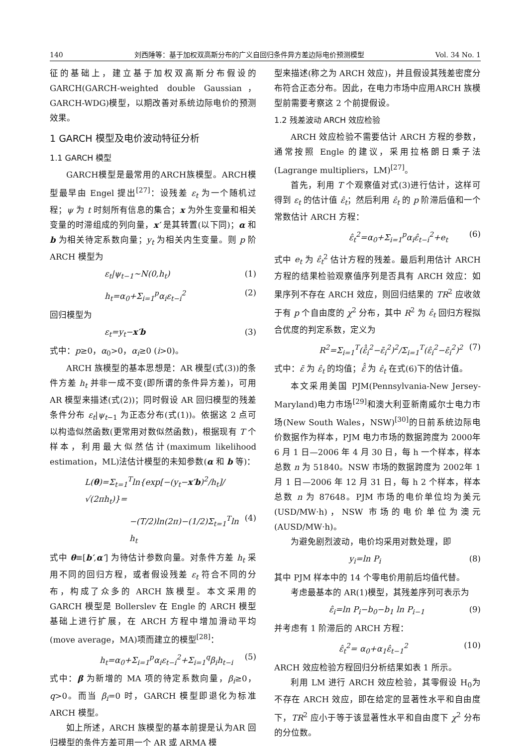140 刘西陲等：基于加权双高斯分布的广义自回归条件异方差边际电价预测模型 Vol. 34 No. 1
征的基础上，建立基于加权双高斯分布假设的GARCH(GARCH-weighted double Gaussian，GARCH-WDG)模型，以期改善对系统边际电价的预测效果。
1 GARCH 模型及电价波动特征分析
1.1 GARCH 模型
GARCH模型是最常用的ARCH族模型。ARCH模型最早由 Engel 提出<sup>[27]</sup>：设残差 ε<sub>t</sub> 为一个随机过程；ψ 为 t 时刻所有信息的集合；x 为外生变量和相关变量的时滞组成的列向量，x′ 是其转置(以下同)；α 和 b 为相关待定系数向量；y<sub>t</sub> 为相关内生变量。则 p 阶 ARCH 模型为
ε<sub>t</sub>|ψ<sub>t−1</sub>~N(0,h<sub>t</sub>) (1)
h<sub>t</sub>=α<sub>0</sub>+Σ<sub>i=1</sub><sup>p</sup>α<sub>i</sub>ε<sub>t−i</sub><sup>2</sup> (2)
回归模型为
ε<sub>t</sub>=y<sub>t</sub>−x′b (3)
式中：p≥0，α<sub>0</sub>>0，α<sub>i</sub>≥0 (i>0)。
ARCH 族模型的基本思想是：AR 模型(式(3))的条件方差 h<sub>t</sub> 并非一成不变(即所谓的条件异方差)，可用 AR 模型来描述(式(2))；同时假设 AR 回归模型的残差条件分布 ε<sub>t</sub>|ψ<sub>t</sub><sub>−1</sub> 为正态分布(式(1))。依据这 2 点可以构造似然函数(更常用对数似然函数)，根据现有 T 个样本，利用最大似然估计(maximum likelihood estimation，ML)法估计模型的未知参数(α 和 b 等)：
L(θ)=Σ<sub>t=1</sub><sup>T</sup>ln{exp[−(y<sub>t</sub>−x′b)<sup>2</sup>/h<sub>t</sub>]/√(2πh<sub>t</sub>)}=
−(T/2)ln(2π)−(1/2)Σ<sub>t=1</sub><sup>T</sup>ln h<sub>t</sub> (4)
式中 θ≡[b′,α′] 为待估计参数向量。对条件方差 h<sub>t</sub> 采用不同的回归方程，或者假设残差 ε<sub>t</sub> 符合不同的分布，构成了众多的 ARCH 族模型。本文采用的GARCH 模型是 Bollerslev 在 Engle 的 ARCH 模型基础上进行扩展，在 ARCH 方程中增加滑动平均(move average，MA)项而建立的模型<sup>[28]</sup>：
h<sub>t</sub>=α<sub>0</sub>+Σ<sub>i=1</sub><sup>p</sup>α<sub>i</sub>ε<sub>t−i</sub><sup>2</sup>+Σ<sub>i=1</sub><sup>q</sup>β<sub>i</sub>h<sub>t−i</sub> (5)
式中：β 为新增的 MA 项的待定系数向量，β<sub>i</sub>≥0，q>0。而当 β<sub>i</sub>=0 时，GARCH 模型即退化为标准ARCH 模型。
如上所述，ARCH 族模型的基本前提是认为AR 回归模型的条件方差可用一个 AR 或 ARMA 模
型来描述(称之为 ARCH 效应)，并且假设其残差密度分布符合正态分布。因此，在电力市场中应用ARCH 族模型前需要考察这 2 个前提假设。
1.2 残差波动 ARCH 效应检验
ARCH 效应检验不需要估计 ARCH 方程的参数，通常按照 Engle 的建议，采用拉格朗日乘子法(Lagrange multipliers，LM)<sup>[27]</sup>。
首先，利用 T 个观察值对式(3)进行估计，这样可得到 ε<sub>t</sub> 的估计值 ε̂<sub>t</sub>；然后利用 ε̂<sub>t</sub> 的 p 阶滞后值和一个常数估计 ARCH 方程：
ε̂<sub>t</sub><sup>2</sup>=α<sub>0</sub>+Σ<sub>i=1</sub><sup>p</sup>α<sub>i</sub>ε̂<sub>t−i</sub><sup>2</sup>+e<sub>t</sub> (6)
式中 e<sub>t</sub> 为 ε̂<sub>t</sub><sup>2</sup> 估计方程的残差。最后利用估计 ARCH 方程的结果检验观察值序列是否具有 ARCH 效应：如果序列不存在 ARCH 效应，则回归结果的 TR<sup>2</sup> 应收敛于有 p 个自由度的 χ<sup>2</sup> 分布，其中 R<sup>2</sup> 为 ε̂<sub>t</sub> 回归方程拟合优度的判定系数，定义为
R<sup>2</sup>=Σ<sub>i=1</sub><sup>T</sup>(ε̂̂<sub>i</sub><sup>2</sup>−ε̄<sub>i</sub><sup>2</sup>)<sup>2</sup>/Σ<sub>i=1</sub><sup>T</sup>(ε̂<sub>i</sub><sup>2</sup>−ε̄<sub>i</sub><sup>2</sup>)<sup>2</sup> (7)
式中：ε̄ 为 ε̂<sub>t</sub> 的均值；ε̂̂ 为 ε̂<sub>t</sub> 在式(6)下的估计值。
本文采用美国 PJM(Pennsylvania-New Jersey-Maryland)电力市场<sup>[29]</sup>和澳大利亚新南威尔士电力市场(New South Wales，NSW)<sup>[30]</sup>的日前系统边际电价数据作为样本，PJM 电力市场的数据跨度为 2000年 6 月 1 日—2006 年 4 月 30 日，每 h 一个样本，样本总数 n 为 51840。NSW 市场的数据跨度为 2002年 1 月 1 日—2006 年 12 月 31 日，每 h 2 个样本，样本总数 n 为 87648。PJM 市场的电价单位均为美元(USD/MW·h)，NSW 市场的电价单位为澳元(AUSD/MW·h)。
为避免剧烈波动，电价均采用对数处理，即
y<sub>i</sub>=ln P<sub>i</sub> (8)
其中 PJM 样本中的 14 个零电价用前后均值代替。
考虑最基本的 AR(1)模型，其残差序列可表示为
ε̂<sub>i</sub>=ln P<sub>i</sub>−b<sub>0</sub>−b<sub>1</sub> ln P<sub>i−1</sub> (9)
并考虑有 1 阶滞后的 ARCH 方程：
ε̂<sub>t</sub><sup>2</sup>= α<sub>0</sub>+α<sub>1</sub>ε̂<sub>t−1</sub><sup>2</sup> (10)
ARCH 效应检验方程回归分析结果如表 1 所示。
利用 LM 进行 ARCH 效应检验，其零假设 H<sub>0</sub>为不存在 ARCH 效应，即在给定的显著性水平和自由度下，TR<sup>2</sup> 应小于等于该显著性水平和自由度下 χ<sup>2</sup> 分布的分位数。